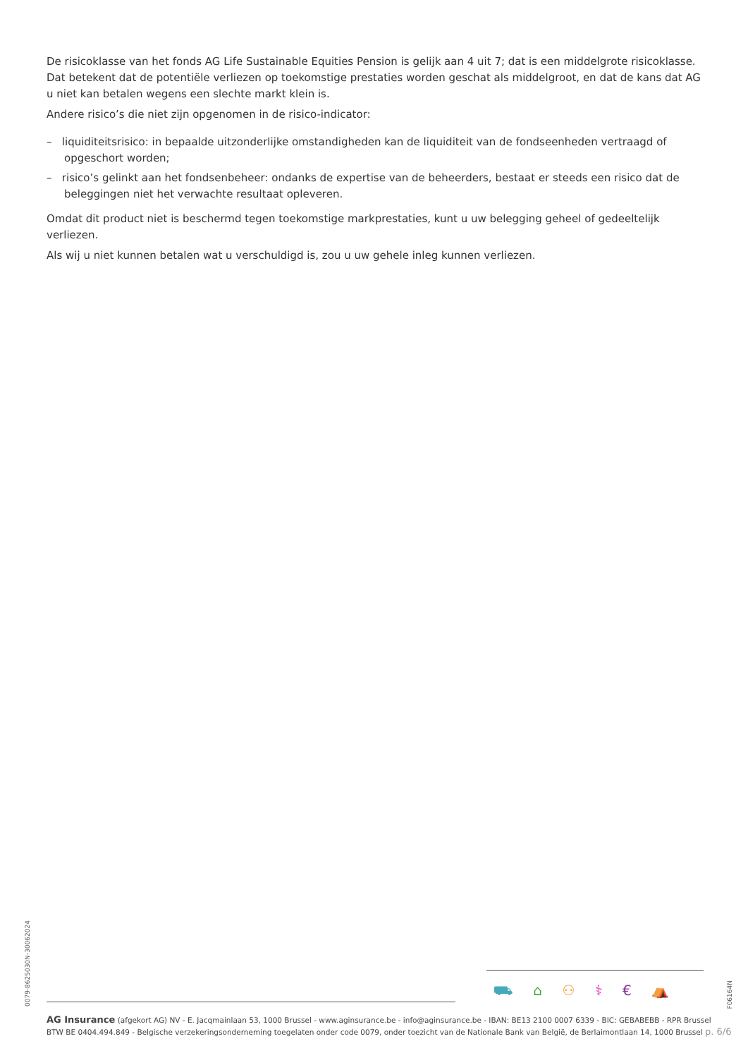De risicoklasse van het fonds AG Life Sustainable Equities Pension is gelijk aan 4 uit 7; dat is een middelgrote risicoklasse. Dat betekent dat de potentiële verliezen op toekomstige prestaties worden geschat als middelgroot, en dat de kans dat AG u niet kan betalen wegens een slechte markt klein is.
Andere risico’s die niet zijn opgenomen in de risico-indicator:
– liquiditeitsrisico: in bepaalde uitzonderlijke omstandigheden kan de liquiditeit van de fondseenheden vertraagd of opgeschort worden;
– risico’s gelinkt aan het fondsenbeheer: ondanks de expertise van de beheerders, bestaat er steeds een risico dat de beleggingen niet het verwachte resultaat opleveren.
Omdat dit product niet is beschermd tegen toekomstige markprestaties, kunt u uw belegging geheel of gedeeltelijk verliezen.
Als wij u niet kunnen betalen wat u verschuldigd is, zou u uw gehele inleg kunnen verliezen.
0079-8625030N-30062024
F06164N
⛟ ⌂ ⚇ ⚕ € ⛺
AG Insurance (afgekort AG) NV - E. Jacqmainlaan 53, 1000 Brussel - www.aginsurance.be - info@aginsurance.be - IBAN: BE13 2100 0007 6339 - BIC: GEBABEBB - RPR Brussel
BTW BE 0404.494.849 - Belgische verzekeringsonderneming toegelaten onder code 0079, onder toezicht van de Nationale Bank van België, de Berlaimontlaan 14, 1000 Brussel
p. 6/6